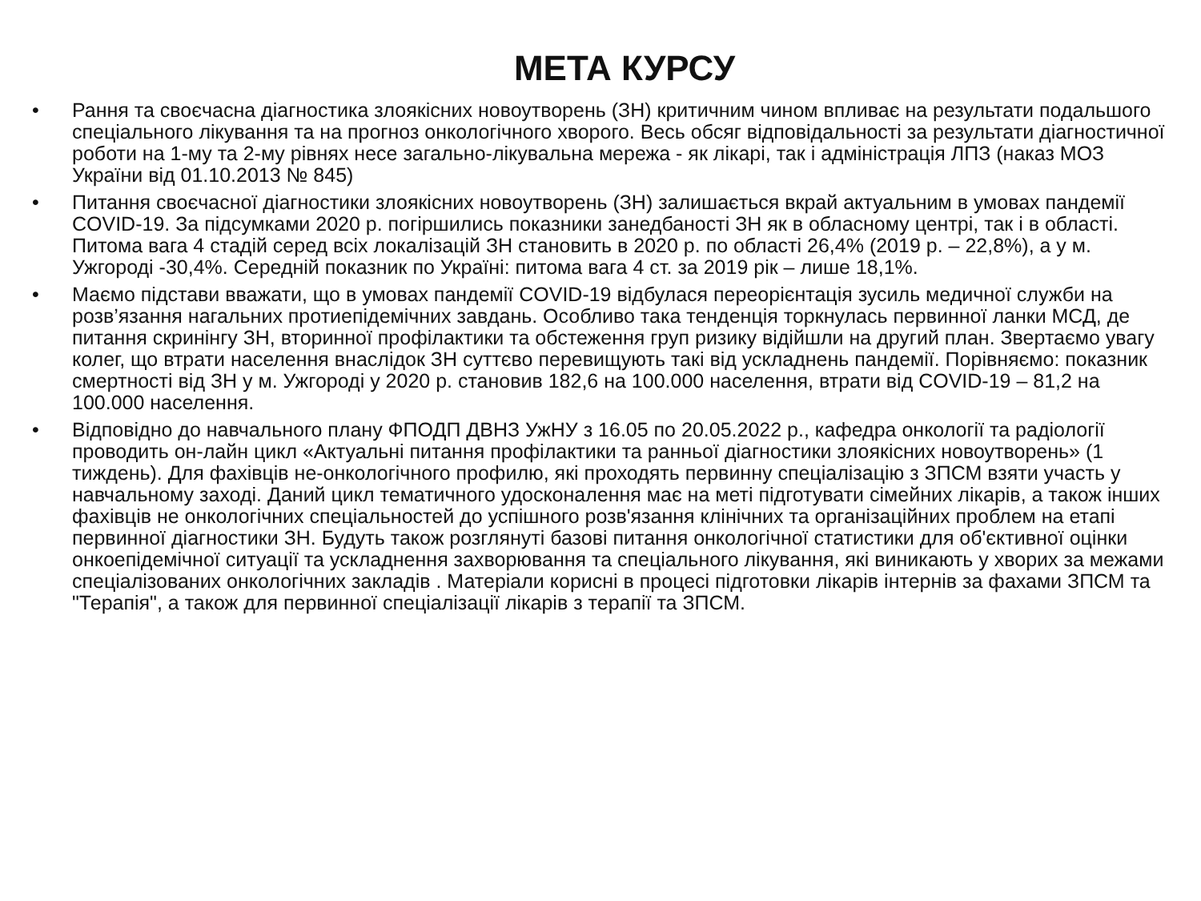МЕТА КУРСУ
• Рання та своєчасна діагностика злоякісних новоутворень (ЗН) критичним чином впливає на результати подальшого спеціального лікування та на прогноз онкологічного хворого. Весь обсяг відповідальності за результати діагностичної роботи на 1-му та 2-му рівнях несе загально-лікувальна мережа - як лікарі, так і адміністрація ЛПЗ (наказ МОЗ України від 01.10.2013 № 845)
• Питання своєчасної діагностики злоякісних новоутворень (ЗН) залишається вкрай актуальним в умовах пандемії COVID-19. За підсумками 2020 р. погіршились показники занедбаності ЗН як в обласному центрі, так і в області. Питома вага 4 стадій серед всіх локалізацій ЗН становить в 2020 р. по області 26,4% (2019 р. – 22,8%), а у м. Ужгороді -30,4%. Середній показник по Україні: питома вага 4 ст. за 2019 рік – лише 18,1%.
• Маємо підстави вважати, що в умовах пандемії COVID-19 відбулася переорієнтація зусиль медичної служби на розв’язання нагальних протиепідемічних завдань. Особливо така тенденція торкнулась первинної ланки МСД, де питання скринінгу ЗН, вторинної профілактики та обстеження груп ризику відійшли на другий план. Звертаємо увагу колег, що втрати населення внаслідок ЗН суттєво перевищують такі від ускладнень пандемії. Порівняємо: показник смертності від ЗН у м. Ужгороді у 2020 р. становив 182,6 на 100.000 населення, втрати від COVID-19 – 81,2 на 100.000 населення.
• Відповідно до навчального плану ФПОДП ДВНЗ УжНУ з 16.05 по 20.05.2022 р., кафедра онкології та радіології проводить он-лайн цикл «Актуальні питання профілактики та ранньої діагностики злоякісних новоутворень» (1 тиждень). Для фахівців не-онкологічного профилю, які проходять первинну спеціалізацію з ЗПСМ взяти участь у навчальному заході. Даний цикл тематичного удосконалення має на меті підготувати сімейних лікарів, а також інших фахівців не онкологічних спеціальностей до успішного розв'язання клінічних та організаційних проблем на етапі первинної діагностики ЗН. Будуть також розглянуті базові питання онкологічної статистики для об'єктивної оцінки онкоепідемічної ситуації та ускладнення захворювання та спеціального лікування, які виникають у хворих за межами спеціалізованих онкологічних закладів . Матеріали корисні в процесі підготовки лікарів інтернів за фахами ЗПСМ та "Терапія", а також для первинної спеціалізації лікарів з терапії та ЗПСМ.